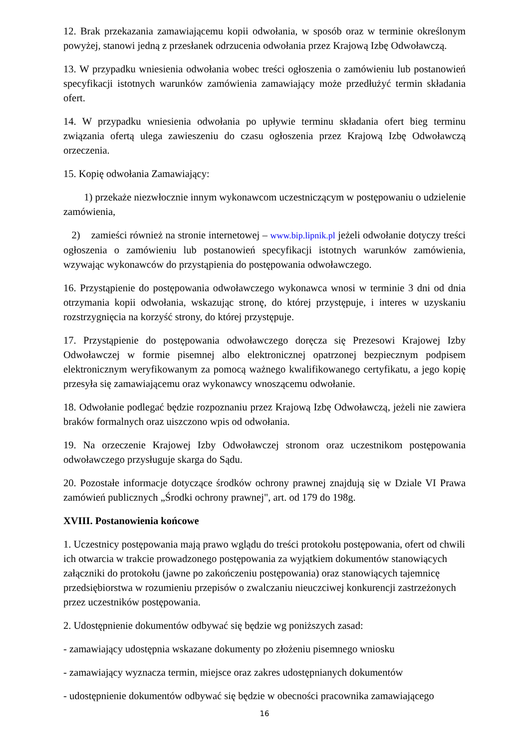12. Brak przekazania zamawiającemu kopii odwołania, w sposób oraz w terminie określonym powyżej, stanowi jedną z przesłanek odrzucenia odwołania przez Krajową Izbę Odwoławczą.
13. W przypadku wniesienia odwołania wobec treści ogłoszenia o zamówieniu lub postanowień specyfikacji istotnych warunków zamówienia zamawiający może przedłużyć termin składania ofert.
14. W przypadku wniesienia odwołania po upływie terminu składania ofert bieg terminu związania ofertą ulega zawieszeniu do czasu ogłoszenia przez Krajową Izbę Odwoławczą orzeczenia.
15. Kopię odwołania Zamawiający:
1) przekaże niezwłocznie innym wykonawcom uczestniczącym w postępowaniu o udzielenie zamówienia,
2) zamieści również na stronie internetowej – www.bip.lipnik.pl jeżeli odwołanie dotyczy treści ogłoszenia o zamówieniu lub postanowień specyfikacji istotnych warunków zamówienia, wzywając wykonawców do przystąpienia do postępowania odwoławczego.
16. Przystąpienie do postępowania odwoławczego wykonawca wnosi w terminie 3 dni od dnia otrzymania kopii odwołania, wskazując stronę, do której przystępuje, i interes w uzyskaniu rozstrzygnięcia na korzyść strony, do której przystępuje.
17. Przystąpienie do postępowania odwoławczego doręcza się Prezesowi Krajowej Izby Odwoławczej w formie pisemnej albo elektronicznej opatrzonej bezpiecznym podpisem elektronicznym weryfikowanym za pomocą ważnego kwalifikowanego certyfikatu, a jego kopię przesyła się zamawiającemu oraz wykonawcy wnoszącemu odwołanie.
18. Odwołanie podlegać będzie rozpoznaniu przez Krajową Izbę Odwoławczą, jeżeli nie zawiera braków formalnych oraz uiszczono wpis od odwołania.
19. Na orzeczenie Krajowej Izby Odwoławczej stronom oraz uczestnikom postępowania odwoławczego przysługuje skarga do Sądu.
20. Pozostałe informacje dotyczące środków ochrony prawnej znajdują się w Dziale VI Prawa zamówień publicznych „Środki ochrony prawnej", art. od 179 do 198g.
XVIII. Postanowienia końcowe
1. Uczestnicy postępowania mają prawo wglądu do treści protokołu postępowania, ofert od chwili ich otwarcia w trakcie prowadzonego postępowania za wyjątkiem dokumentów stanowiących załączniki do protokołu (jawne po zakończeniu postępowania) oraz stanowiących tajemnicę przedsiębiorstwa w rozumieniu przepisów o zwalczaniu nieuczciwej konkurencji zastrzeżonych przez uczestników postępowania.
2. Udostępnienie dokumentów odbywać się będzie wg poniższych zasad:
- zamawiający udostępnia wskazane dokumenty po złożeniu pisemnego wniosku
- zamawiający wyznacza termin, miejsce oraz zakres udostępnianych dokumentów
- udostępnienie dokumentów odbywać się będzie w obecności pracownika zamawiającego
16